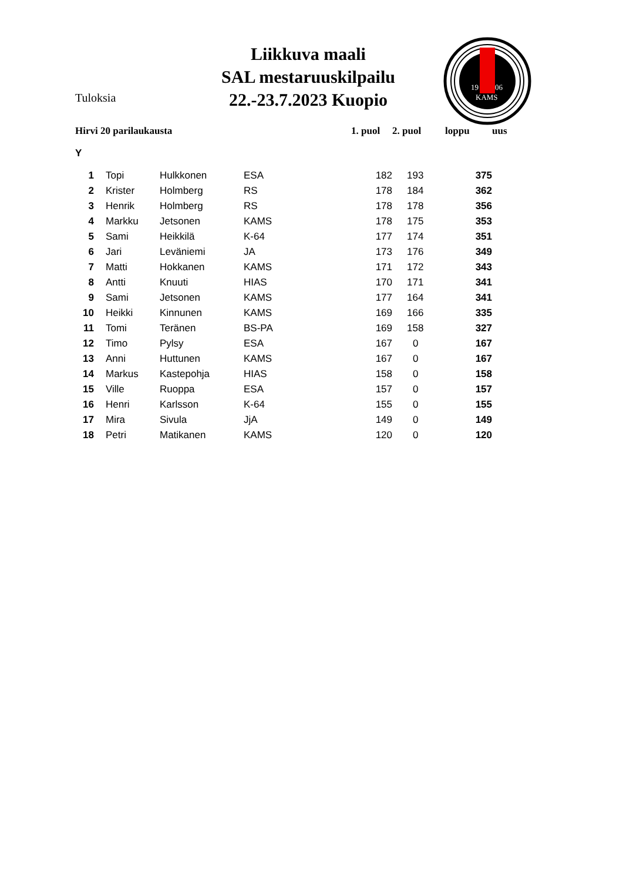Tuloksia
Liikkuva maali
SAL mestaruuskilpailu
22.-23.7.2023 Kuopio
19
06
KAMS
| Hirvi 20 parilaukausta | | | | | 1. puol | 2. puol | loppu | uus |
| --- | --- | --- | --- | --- | --- | --- | --- | --- |
| Y | | | | | | | | |
| 1 | | Topi | Hulkkonen | ESA | 182 | 193 | 375 | |
| 2 | | Krister | Holmberg | RS | 178 | 184 | 362 | |
| 3 | | Henrik | Holmberg | RS | 178 | 178 | 356 | |
| 4 | | Markku | Jetsonen | KAMS | 178 | 175 | 353 | |
| 5 | | Sami | Heikkilä | K-64 | 177 | 174 | 351 | |
| 6 | | Jari | Leväniemi | JA | 173 | 176 | 349 | |
| 7 | | Matti | Hokkanen | KAMS | 171 | 172 | 343 | |
| 8 | | Antti | Knuuti | HIAS | 170 | 171 | 341 | |
| 9 | | Sami | Jetsonen | KAMS | 177 | 164 | 341 | |
| 10 | | Heikki | Kinnunen | KAMS | 169 | 166 | 335 | |
| 11 | | Tomi | Teränen | BS-PA | 169 | 158 | 327 | |
| 12 | | Timo | Pylsy | ESA | 167 | 0 | 167 | |
| 13 | | Anni | Huttunen | KAMS | 167 | 0 | 167 | |
| 14 | | Markus | Kastepohja | HIAS | 158 | 0 | 158 | |
| 15 | | Ville | Ruoppa | ESA | 157 | 0 | 157 | |
| 16 | | Henri | Karlsson | K-64 | 155 | 0 | 155 | |
| 17 | | Mira | Sivula | JjA | 149 | 0 | 149 | |
| 18 | | Petri | Matikanen | KAMS | 120 | 0 | 120 | |